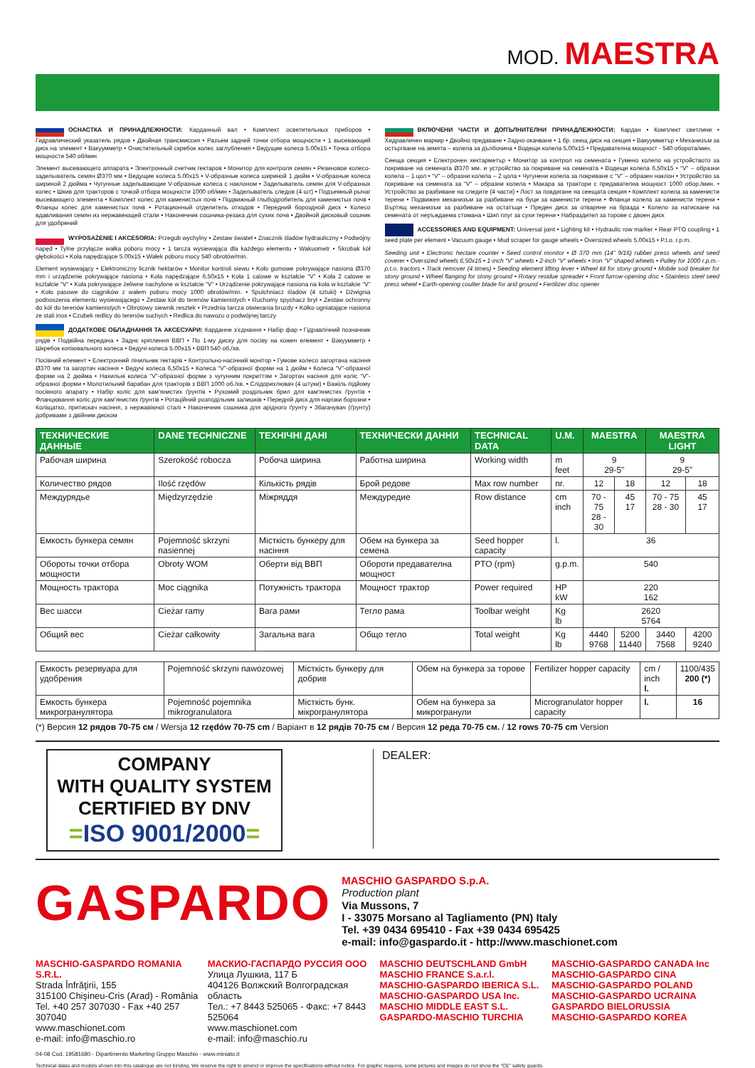MOD. MAESTRA
ОСНАСТКА И ПРИНАДЛЕЖНОСТИ: Карданный вал • Комплект осветительных приборов • Гидравлический указатель рядов • Двойная трансмиссия • Разъем задней точки отбора мощности • 1 высевающий диск на элемент • Вакуумметр • Очистительный скребок колес заглубления • Ведущие колеса 5.00x15 • Точка отбора мощности 540 об/мин
Элемент высевающего аппарата • Электронный счетчик гектаров • Монитор для контроля семян • Резиновое колесо-задельıватель семян Ø370 мм • Ведущие колеса 5.00x15 • V-образные колеса шириной 1 дюйм • V-образные колеса шириной 2 дюйма • Чугунные заделывающие V-образные колеса с наклоном • Заделыватель семян для V-образных колес • Шкив для тракторов с точкой отбора мощности 1000 об/мин • Заделыватель следов (4 шт) • Подъемный рычаг высевающего элемента • Комплект колес для каменистых почв • Подвижный глыбодробитель для каменистых почв • Фланцы колес для каменистых почв • Ротационный отделитель отходов • Передний бороздной диск • Колесо вдавливания семян из нержавеющей стали • Наконечник сошника-резака для сухих почв • Двойной дисковый сошник для удобрений
WYPOSAŻENIE I AKCESORIA: Przegub wychylny • Zestaw świateł • Znacznik śladów hydrauliczny • Podwójny napęd • Tylne przyłącze wałka poboru mocy • 1 tarcza wysiewająca dla każdego elementu • Wakuometr • Skrobak kół głębokości • Koła napędzające 5.00x15 • Wałek poboru mocy 540 obrotów/min.
Element wysiewający • Elektroniczny licznik hektarów • Monitor kontroli siewu • Koło gumowe pokrywające nasiona Ø370 mm i urządzenie pokrywające nasiona • Koła napędzające 6,50x15 • Koła 1 calowe w kształcie “V” • Koła 2 calowe w kształcie “V” • Koła pokrywające żeliwne nachylone w kształcie “V” • Urządzenie pokrywające nasiona na koła w kształcie “V” • Koło pasowe do ciągników z wałem poboru mocy 1000 obrotów/min. • Spulchniacz śladów (4 sztuki) • Dźwignia podnoszenia elementu wysiewającego • Zestaw kół do terenów kamienistych • Ruchomy spychacz brył • Zestaw ochronny do kół do terenów kamienistych • Obrotowy siewnik resztek • Przednia tarcza otwierania bruzdy • Kółko ugniatające nasiona ze stali inox • Czubek redlicy do terenów suchych • Redlica do nawozu o podwójnej tarczy
ДОДАТКОВЕ ОБЛАДНАННЯ ТА АКСЕСУАРИ: Карданне з’єднання • Набір фар • Гідравлічний позначник рядів • Подвійна передача • Заднє кріплення ВВП • По 1-му диску для посіву на кожен елемент • Вакуумметр • Шкребок копіювального колеса • Ведучі колеса 5.00x15 • ВВП 540 об./хв.
Посівний елемент • Електронний лічильник гектарів • Контрольно-насінний монітор • Гумове колесо загортача насіння Ø370 мм та загортач насіння • Ведучі колеса 6,50x15 • Колеса “V”-образної форми на 1 дюйм • Колеса “V”-образної форми на 2 дюйма • Нахильні колеса “V”-образної форми з чугунним покриттям • Загортач насіння для колiс “V”-образної форми • Молотильний барабан для тракторів з ВВП 1000 об./хв. • Слідорихлювач (4 штуки) • Важіль підйому посівного апарату • Набір колiс для кам’янистих ґрунтів • Рухомий роздільник брил для кам’янистих ґрунтів • Фланцювання колiс для кам’янистих ґрунтів • Ротаційний розподільник залишків • Передній диск для нарізки борозни • Коліщатко, притискач насіння, з нержавіючої сталі • Наконечник сошника для арідного ґрунту • Збагачувач (ґрунту) добривами з двійним диском
ВКЛЮЧЕНИ ЧАСТИ И ДОПЪЛНИТЕЛНИ ПРИНАДЛЕЖНОСТИ: Кардан • Комплект светлини • Хидравличен маркир • Двойно предаване • Задно окачване • 1 бр. сеещ диск на секция • Вакуумметър • Механизъм за остъргване на земята – колела за дълбочина • Водещи колела 5,00x15 • Предавателна мощност - 540 оборота/мин.
Сееща секция • Електронен хектарметър • Монитор за контрол на семената • Гумено колело на устройството за покриване на семената Ø370 мм. и устройство за покриване на семената • Водещи колела 6,50x15 • “V” – образни колела – 1 цол • “V” – образни колела – 2 цола • Чугунени колела за покриване с “V” – образен наклон • Устройство за покриване на семената за “V” – образни колела • Макара за трактори с предавателна мощност 1000 обор./мин. • Устройство за разбиване на следите (4 части) • Лост за повдигане на сеещата секция • Комплект колела за каменисти терени • Подвижен механизъм за разбиване на буци за каменисти терени • Фланци колела за каменисти терени • Въртящ механизъм за разбиване на остатъци • Преден диск за отваряне на бразда • Колело за натискане на семената от неръждаема стомана • Шип плуг за сухи терени • Набраздител за торове с двоен диск
ACCESSORIES AND EQUIPMENT: Universal joint • Lighting kit • Hydraulic row marker • Rear PTO coupling • 1 seed plate per element • Vacuum gauge • Mud scraper for gauge wheels • Oversized wheels 5.00x15 • P.t.o. r.p.m.
Seeding unit • Electronic hectare counter • Seed control monitor • Ø 370 mm (14” 9/16) rubber press wheels and seed coverer • Oversized wheels 6,50x15 • 1-inch “V” wheels • 2-inch “V” wheels • Iron “V” shaped wheels • Pulley for 1000 r.p.m.-p.t.o. tractors • Track remover (4 times) • Seeding element lifting lever • Wheel kit for stony ground • Mobile sod breaker for stony ground • Wheel flanging for stony ground • Rotary residue spreader • Front furrow-opening disc • Stainless steel seed press wheel • Earth-opening coulter blade for arid ground • Fertilizer disc opener
| ТЕХНИЧЕСКИЕ ДАННЫЕ | DANE TECHNICZNE | ТЕХНІЧНІ ДАНІ | ТЕХНИЧЕСКИ ДАННИ | TECHNICAL DATA | U.M. | MAESTRA | | MAESTRA LIGHT | |
| --- | --- | --- | --- | --- | --- | --- | --- | --- | --- |
| Рабочая ширина | Szerokość robocza | Робоча ширина | Работна ширина | Working width | m feet | 9 29-5” | | 9 29-5” | |
| Количество рядов | Ilość rzędów | Кількість рядів | Брой редове | Max row number | nr. | 12 | 18 | 12 | 18 |
| Междурядье | Międzyrzędzie | Міжряддя | Междуредие | Row distance | cm inch | 70 - 75 28 - 30 | 45 17 | 70 - 75 28 - 30 | 45 17 |
| Емкость бункера семян | Pojemność skrzyni nasiennej | Місткість бункеру для насіння | Обем на бункера за семена | Seed hopper capacity | l. | 36 | | | |
| Обороты точки отбора мощности | Obroty WOM | Оберти від ВВП | Обороти предавателна мощност | PTO (rpm) | g.p.m. | 540 | | | |
| Мощность трактора | Moc ciągnika | Потужність трактора | Мощност трактор | Power required | HP kW | 220 162 | | | |
| Вес шасси | Cieżar ramy | Вага рами | Тегло рама | Toolbar weight | Kg lb | 2620 5764 | | | |
| Общий вес | Cieżar całkowity | Загальна вага | Общо тегло | Total weight | Kg lb | 4440 9768 | 5200 11440 | 3440 7568 | 4200 9240 |
| Емкость резервуара для удобрения | Pojemność skrzyni nawozowej | Місткість бункеру для добрив | Обем на бункера за торове | Fertilizer hopper capacity | cm / inch l. | 1100/435 200 (*) |
| Емкость бункера микрогранулятора | Pojemność pojemnika mikrogranulatora | Місткість бунк. мікрогранулятора | Обем на бункера за микрогранули | Microgranulator hopper capacity | l. | 16 |
(*) Версия 12 рядов 70-75 см / Wersja 12 rzędów 70-75 cm / Варіант в 12 рядів 70-75 см / Версия 12 реда 70-75 см. / 12 rows 70-75 cm Version
COMPANY
WITH QUALITY SYSTEM
CERTIFIED BY DNV
=ISO 9001/2000=
DEALER:
GASPARDO
MASCHIO GASPARDO S.p.A.
Production plant
Via Mussons, 7
I - 33075 Morsano al Tagliamento (PN) Italy
Tel. +39 0434 695410 - Fax +39 0434 695425
e-mail: info@gaspardo.it - http://www.maschionet.com
MASCHIO-GASPARDO ROMANIA S.R.L.
Strada Înfrăţirii, 155
315100 Chişineu-Cris (Arad) - România
Tel. +40 257 307030 - Fax +40 257 307040
www.maschionet.com
e-mail: info@maschio.ro
МАСКИО-ГАСПАРДО РУССИЯ ООО
Улица Лушкиа, 117 Б
404126 Волжский Волгоградская область
Тел.: +7 8443 525065 - Факс: +7 8443 525064
www.maschionet.com
e-mail: info@maschio.ru
MASCHIO DEUTSCHLAND GmbH
MASCHIO FRANCE S.a.r.l.
MASCHIO-GASPARDO IBERICA S.L.
MASCHIO-GASPARDO USA Inc.
MASCHIO MIDDLE EAST S.L.
GASPARDO-MASCHIO TURCHIA
MASCHIO-GASPARDO CANADA Inc
MASCHIO-GASPARDO CINA
MASCHIO-GASPARDO POLAND
MASCHIO-GASPARDO UCRAINA
GASPARDO BIELORUSSIA
MASCHIO-GASPARDO KOREA
04-08 Cod. 19581680 - Dipartimento Marketing Gruppo Maschio - www.miniato.it
Technical datas and models shown into this catalogue are not binding. We reserve the right to amend or improve the specifications without notice. For graphic reasons, some pictures and images do not show the “CE” safety guards.